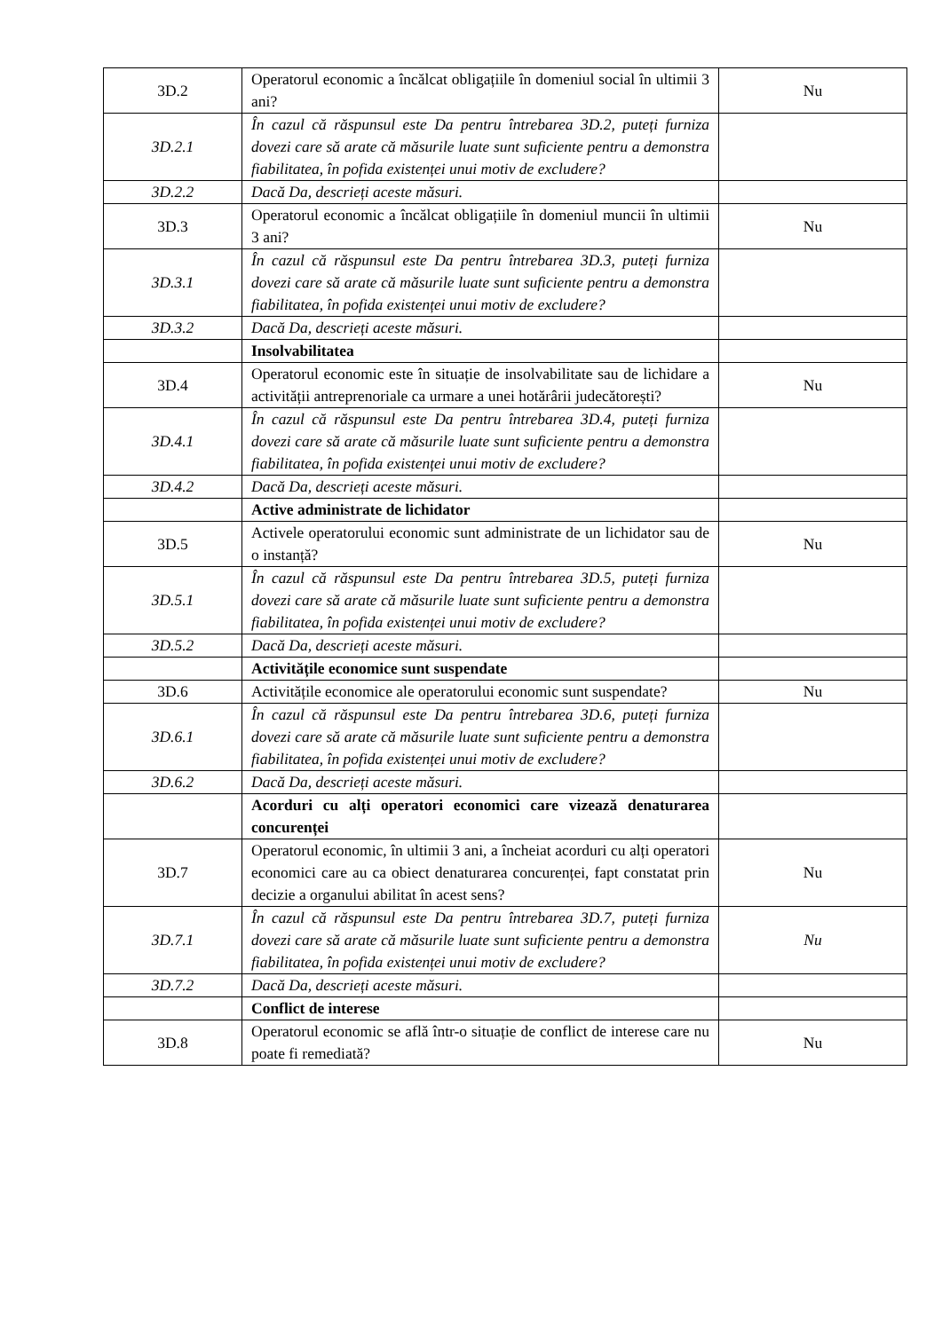| 3D.2 | Operatorul economic a încălcat obligațiile în domeniul social în ultimii 3 ani? | Nu |
| 3D.2.1 | În cazul că răspunsul este Da pentru întrebarea 3D.2, puteți furniza dovezi care să arate că măsurile luate sunt suficiente pentru a demonstra fiabilitatea, în pofida existenței unui motiv de excludere? | |
| 3D.2.2 | Dacă Da, descrieți aceste măsuri. | |
| 3D.3 | Operatorul economic a încălcat obligațiile în domeniul muncii în ultimii 3 ani? | Nu |
| 3D.3.1 | În cazul că răspunsul este Da pentru întrebarea 3D.3, puteți furniza dovezi care să arate că măsurile luate sunt suficiente pentru a demonstra fiabilitatea, în pofida existenței unui motiv de excludere? | |
| 3D.3.2 | Dacă Da, descrieți aceste măsuri. | |
| | Insolvabilitatea | |
| 3D.4 | Operatorul economic este în situație de insolvabilitate sau de lichidare a activității antreprenoriale ca urmare a unei hotărârii judecătorești? | Nu |
| 3D.4.1 | În cazul că răspunsul este Da pentru întrebarea 3D.4, puteți furniza dovezi care să arate că măsurile luate sunt suficiente pentru a demonstra fiabilitatea, în pofida existenței unui motiv de excludere? | |
| 3D.4.2 | Dacă Da, descrieți aceste măsuri. | |
| | Active administrate de lichidator | |
| 3D.5 | Activele operatorului economic sunt administrate de un lichidator sau de o instanță? | Nu |
| 3D.5.1 | În cazul că răspunsul este Da pentru întrebarea 3D.5, puteți furniza dovezi care să arate că măsurile luate sunt suficiente pentru a demonstra fiabilitatea, în pofida existenței unui motiv de excludere? | |
| 3D.5.2 | Dacă Da, descrieți aceste măsuri. | |
| | Activitățile economice sunt suspendate | |
| 3D.6 | Activitățile economice ale operatorului economic sunt suspendate? | Nu |
| 3D.6.1 | În cazul că răspunsul este Da pentru întrebarea 3D.6, puteți furniza dovezi care să arate că măsurile luate sunt suficiente pentru a demonstra fiabilitatea, în pofida existenței unui motiv de excludere? | |
| 3D.6.2 | Dacă Da, descrieți aceste măsuri. | |
| | Acorduri cu alți operatori economici care vizează denaturarea concurenței | |
| 3D.7 | Operatorul economic, în ultimii 3 ani, a încheiat acorduri cu alți operatori economici care au ca obiect denaturarea concurenței, fapt constatat prin decizie a organului abilitat în acest sens? | Nu |
| 3D.7.1 | În cazul că răspunsul este Da pentru întrebarea 3D.7, puteți furniza dovezi care să arate că măsurile luate sunt suficiente pentru a demonstra fiabilitatea, în pofida existenței unui motiv de excludere? | Nu |
| 3D.7.2 | Dacă Da, descrieți aceste măsuri. | |
| | Conflict de interese | |
| 3D.8 | Operatorul economic se află într-o situație de conflict de interese care nu poate fi remediată? | Nu |